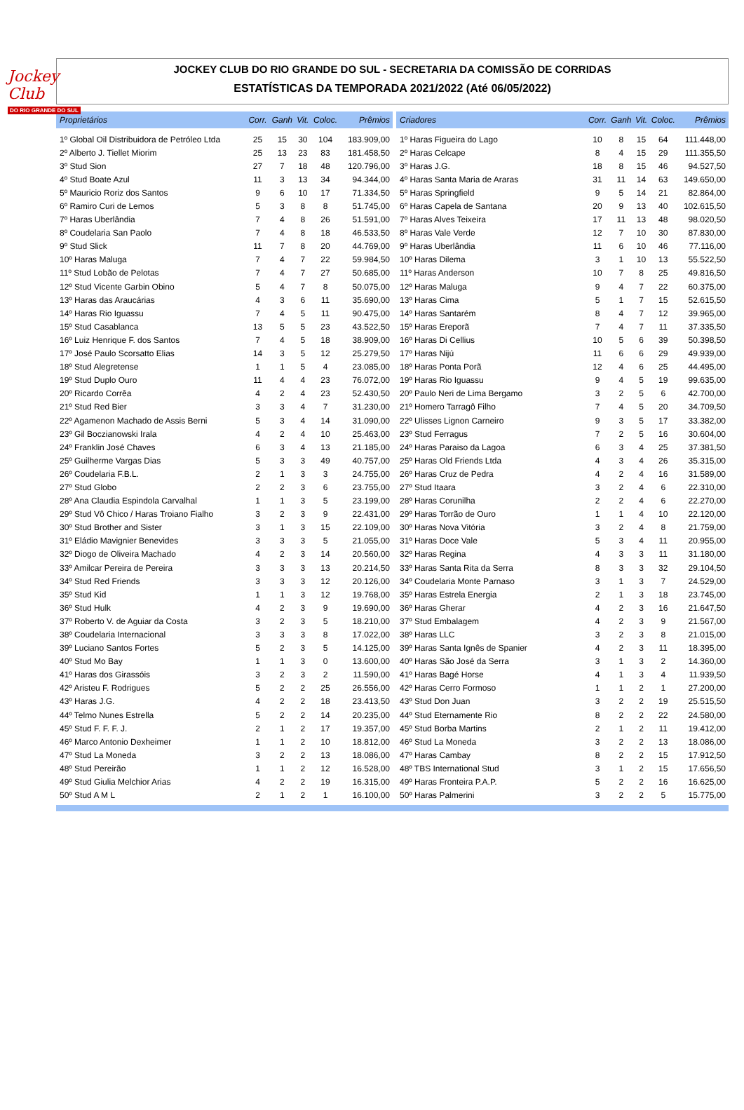Jockey Club
DO RIO GRANDE DO SUL
JOCKEY CLUB DO RIO GRANDE DO SUL - SECRETARIA DA COMISSÃO DE CORRIDAS
ESTATÍSTICAS DA TEMPORADA 2021/2022 (Até 06/05/2022)
| Proprietários | Corr. | Ganh | Vit. | Coloc. | Prêmios |
| --- | --- | --- | --- | --- | --- |
| 1º Global Oil Distribuidora de Petróleo Ltda | 25 | 15 | 30 | 104 | 183.909,00 |
| 2º Alberto J. Tiellet Miorim | 25 | 13 | 23 | 83 | 181.458,50 |
| 3º Stud Sion | 27 | 7 | 18 | 48 | 120.796,00 |
| 4º Stud Boate Azul | 11 | 3 | 13 | 34 | 94.344,00 |
| 5º Mauricio Roriz dos Santos | 9 | 6 | 10 | 17 | 71.334,50 |
| 6º Ramiro Curi de Lemos | 5 | 3 | 8 | 8 | 51.745,00 |
| 7º Haras Uberlândia | 7 | 4 | 8 | 26 | 51.591,00 |
| 8º Coudelaria San Paolo | 7 | 4 | 8 | 18 | 46.533,50 |
| 9º Stud Slick | 11 | 7 | 8 | 20 | 44.769,00 |
| 10º Haras Maluga | 7 | 4 | 7 | 22 | 59.984,50 |
| 11º Stud Lobão de Pelotas | 7 | 4 | 7 | 27 | 50.685,00 |
| 12º Stud Vicente Garbin Obino | 5 | 4 | 7 | 8 | 50.075,00 |
| 13º Haras das Araucárias | 4 | 3 | 6 | 11 | 35.690,00 |
| 14º Haras Rio Iguassu | 7 | 4 | 5 | 11 | 90.475,00 |
| 15º Stud Casablanca | 13 | 5 | 5 | 23 | 43.522,50 |
| 16º Luiz Henrique F. dos Santos | 7 | 4 | 5 | 18 | 38.909,00 |
| 17º José Paulo Scorsatto Elias | 14 | 3 | 5 | 12 | 25.279,50 |
| 18º Stud Alegretense | 1 | 1 | 5 | 4 | 23.085,00 |
| 19º Stud Duplo Ouro | 11 | 4 | 4 | 23 | 76.072,00 |
| 20º Ricardo Corrêa | 4 | 2 | 4 | 23 | 52.430,50 |
| 21º Stud Red Bier | 3 | 3 | 4 | 7 | 31.230,00 |
| 22º Agamenon Machado de Assis Berni | 5 | 3 | 4 | 14 | 31.090,00 |
| 23º Gil Boczianowski Irala | 4 | 2 | 4 | 10 | 25.463,00 |
| 24º Franklin José Chaves | 6 | 3 | 4 | 13 | 21.185,00 |
| 25º Guilherme Vargas Dias | 5 | 3 | 3 | 49 | 40.757,00 |
| 26º Coudelaria F.B.L. | 2 | 1 | 3 | 3 | 24.755,00 |
| 27º Stud Globo | 2 | 2 | 3 | 6 | 23.755,00 |
| 28º Ana Claudia Espindola Carvalhal | 1 | 1 | 3 | 5 | 23.199,00 |
| 29º Stud Vô Chico / Haras Troiano Fialho | 3 | 2 | 3 | 9 | 22.431,00 |
| 30º Stud Brother and Sister | 3 | 1 | 3 | 15 | 22.109,00 |
| 31º Eládio Mavignier Benevides | 3 | 3 | 3 | 5 | 21.055,00 |
| 32º Diogo de Oliveira Machado | 4 | 2 | 3 | 14 | 20.560,00 |
| 33º Amilcar Pereira de Pereira | 3 | 3 | 3 | 13 | 20.214,50 |
| 34º Stud Red Friends | 3 | 3 | 3 | 12 | 20.126,00 |
| 35º Stud Kid | 1 | 1 | 3 | 12 | 19.768,00 |
| 36º Stud Hulk | 4 | 2 | 3 | 9 | 19.690,00 |
| 37º Roberto V. de Aguiar da Costa | 3 | 2 | 3 | 5 | 18.210,00 |
| 38º Coudelaria Internacional | 3 | 3 | 3 | 8 | 17.022,00 |
| 39º Luciano Santos Fortes | 5 | 2 | 3 | 5 | 14.125,00 |
| 40º Stud Mo Bay | 1 | 1 | 3 | 0 | 13.600,00 |
| 41º Haras dos Girassóis | 3 | 2 | 3 | 2 | 11.590,00 |
| 42º Aristeu F. Rodrigues | 5 | 2 | 2 | 25 | 26.556,00 |
| 43º Haras J.G. | 4 | 2 | 2 | 18 | 23.413,50 |
| 44º Telmo Nunes Estrella | 5 | 2 | 2 | 14 | 20.235,00 |
| 45º Stud F. F. F. J. | 2 | 1 | 2 | 17 | 19.357,00 |
| 46º Marco Antonio Dexheimer | 1 | 1 | 2 | 10 | 18.812,00 |
| 47º Stud La Moneda | 3 | 2 | 2 | 13 | 18.086,00 |
| 48º Stud Pereirão | 1 | 1 | 2 | 12 | 16.528,00 |
| 49º Stud Giulia Melchior Arias | 4 | 2 | 2 | 19 | 16.315,00 |
| 50º Stud A M L | 2 | 1 | 2 | 1 | 16.100,00 |
| Criadores | Corr. | Ganh | Vit. | Coloc. | Prêmios |
| --- | --- | --- | --- | --- | --- |
| 1º Haras Figueira do Lago | 10 | 8 | 15 | 64 | 111.448,00 |
| 2º Haras Celcape | 8 | 4 | 15 | 29 | 111.355,50 |
| 3º Haras J.G. | 18 | 8 | 15 | 46 | 94.527,50 |
| 4º Haras Santa Maria de Araras | 31 | 11 | 14 | 63 | 149.650,00 |
| 5º Haras Springfield | 9 | 5 | 14 | 21 | 82.864,00 |
| 6º Haras Capela de Santana | 20 | 9 | 13 | 40 | 102.615,50 |
| 7º Haras Alves Teixeira | 17 | 11 | 13 | 48 | 98.020,50 |
| 8º Haras Vale Verde | 12 | 7 | 10 | 30 | 87.830,00 |
| 9º Haras Uberlândia | 11 | 6 | 10 | 46 | 77.116,00 |
| 10º Haras Dilema | 3 | 1 | 10 | 13 | 55.522,50 |
| 11º Haras Anderson | 10 | 7 | 8 | 25 | 49.816,50 |
| 12º Haras Maluga | 9 | 4 | 7 | 22 | 60.375,00 |
| 13º Haras Cima | 5 | 1 | 7 | 15 | 52.615,50 |
| 14º Haras Santarém | 8 | 4 | 7 | 12 | 39.965,00 |
| 15º Haras Ereporã | 7 | 4 | 7 | 11 | 37.335,50 |
| 16º Haras Di Cellius | 10 | 5 | 6 | 39 | 50.398,50 |
| 17º Haras Nijú | 11 | 6 | 6 | 29 | 49.939,00 |
| 18º Haras Ponta Porã | 12 | 4 | 6 | 25 | 44.495,00 |
| 19º Haras Rio Iguassu | 9 | 4 | 5 | 19 | 99.635,00 |
| 20º Paulo Neri de Lima Bergamo | 3 | 2 | 5 | 6 | 42.700,00 |
| 21º Homero Tarragô Filho | 7 | 4 | 5 | 20 | 34.709,50 |
| 22º Ulisses Lignon Carneiro | 9 | 3 | 5 | 17 | 33.382,00 |
| 23º Stud Ferragus | 7 | 2 | 5 | 16 | 30.604,00 |
| 24º Haras Paraiso da Lagoa | 6 | 3 | 4 | 25 | 37.381,50 |
| 25º Haras Old Friends Ltda | 4 | 3 | 4 | 26 | 35.315,00 |
| 26º Haras Cruz de Pedra | 4 | 2 | 4 | 16 | 31.589,00 |
| 27º Stud Itaara | 3 | 2 | 4 | 6 | 22.310,00 |
| 28º Haras Corunilha | 2 | 2 | 4 | 6 | 22.270,00 |
| 29º Haras Torrão de Ouro | 1 | 1 | 4 | 10 | 22.120,00 |
| 30º Haras Nova Vitória | 3 | 2 | 4 | 8 | 21.759,00 |
| 31º Haras Doce Vale | 5 | 3 | 4 | 11 | 20.955,00 |
| 32º Haras Regina | 4 | 3 | 3 | 11 | 31.180,00 |
| 33º Haras Santa Rita da Serra | 8 | 3 | 3 | 32 | 29.104,50 |
| 34º Coudelaria Monte Parnaso | 3 | 1 | 3 | 7 | 24.529,00 |
| 35º Haras Estrela Energia | 2 | 1 | 3 | 18 | 23.745,00 |
| 36º Haras Gherar | 4 | 2 | 3 | 16 | 21.647,50 |
| 37º Stud Embalagem | 4 | 2 | 3 | 9 | 21.567,00 |
| 38º Haras LLC | 3 | 2 | 3 | 8 | 21.015,00 |
| 39º Haras Santa Ignês de Spanier | 4 | 2 | 3 | 11 | 18.395,00 |
| 40º Haras São José da Serra | 3 | 1 | 3 | 2 | 14.360,00 |
| 41º Haras Bagé Horse | 4 | 1 | 3 | 4 | 11.939,50 |
| 42º Haras Cerro Formoso | 1 | 1 | 2 | 1 | 27.200,00 |
| 43º Stud Don Juan | 3 | 2 | 2 | 19 | 25.515,50 |
| 44º Stud Eternamente Rio | 8 | 2 | 2 | 22 | 24.580,00 |
| 45º Stud Borba Martins | 2 | 1 | 2 | 11 | 19.412,00 |
| 46º Stud La Moneda | 3 | 2 | 2 | 13 | 18.086,00 |
| 47º Haras Cambay | 8 | 2 | 2 | 15 | 17.912,50 |
| 48º TBS International Stud | 3 | 1 | 2 | 15 | 17.656,50 |
| 49º Haras Fronteira P.A.P. | 5 | 2 | 2 | 16 | 16.625,00 |
| 50º Haras Palmerini | 3 | 2 | 2 | 5 | 15.775,00 |